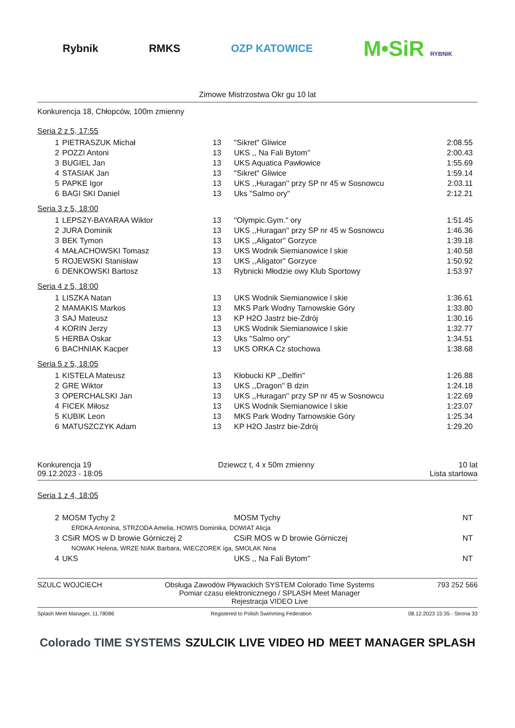Rybnik RMKS OZP KATOWICE M•SiR RYBNIK
Zimowe Mistrzostwa Okr gu 10 lat
Konkurencja 18, Chłopców, 100m zmienny
Seria 2 z 5, 17:55
| 1 | PIETRASZUK Michał | 13 | "Sikret" Gliwice | 2:08.55 |
| 2 | POZZI Antoni | 13 | UKS ,, Na Fali Bytom'' | 2:00.43 |
| 3 | BUGIEL Jan | 13 | UKS Aquatica Pawłowice | 1:55.69 |
| 4 | STASIAK Jan | 13 | "Sikret" Gliwice | 1:59.14 |
| 5 | PAPKE Igor | 13 | UKS ,,Huragan'' przy SP nr 45 w Sosnowcu | 2:03.11 |
| 6 | BAGI SKI Daniel | 13 | Uks "Salmo ory" | 2:12.21 |
Seria 3 z 5, 18:00
| 1 | LEPSZY-BAYARAA Wiktor | 13 | "Olympic.Gym." ory | 1:51.45 |
| 2 | JURA Dominik | 13 | UKS ,,Huragan'' przy SP nr 45 w Sosnowcu | 1:46.36 |
| 3 | BEK Tymon | 13 | UKS ,,Aligator'' Gorzyce | 1:39.18 |
| 4 | MAŁACHOWSKI Tomasz | 13 | UKS Wodnik Siemianowice l skie | 1:40.58 |
| 5 | ROJEWSKI Stanisław | 13 | UKS ,,Aligator'' Gorzyce | 1:50.92 |
| 6 | DENKOWSKI Bartosz | 13 | Rybnicki Młodzie owy Klub Sportowy | 1:53.97 |
Seria 4 z 5, 18:00
| 1 | LISZKA Natan | 13 | UKS Wodnik Siemianowice l skie | 1:36.61 |
| 2 | MAMAKIS Markos | 13 | MKS Park Wodny Tarnowskie Góry | 1:33.80 |
| 3 | SAJ Mateusz | 13 | KP H2O Jastrz bie-Zdrój | 1:30.16 |
| 4 | KORIN Jerzy | 13 | UKS Wodnik Siemianowice l skie | 1:32.77 |
| 5 | HERBA Oskar | 13 | Uks "Salmo ory" | 1:34.51 |
| 6 | BACHNIAK Kacper | 13 | UKS ORKA Cz stochowa | 1:38.68 |
Seria 5 z 5, 18:05
| 1 | KISTELA Mateusz | 13 | Kłobucki KP ,,Delfin'' | 1:26.88 |
| 2 | GRE Wiktor | 13 | UKS ,,Dragon'' B dzin | 1:24.18 |
| 3 | OPERCHALSKI Jan | 13 | UKS ,,Huragan'' przy SP nr 45 w Sosnowcu | 1:22.69 |
| 4 | FICEK Miłosz | 13 | UKS Wodnik Siemianowice l skie | 1:23.07 |
| 5 | KUBIK Leon | 13 | MKS Park Wodny Tarnowskie Góry | 1:25.34 |
| 6 | MATUSZCZYK Adam | 13 | KP H2O Jastrz bie-Zdrój | 1:29.20 |
Konkurencja 19
09.12.2023 - 18:05
Dziewcz t, 4 x 50m zmienny 10 lat
Lista startowa
Seria 1 z 4, 18:05
| 2 | MOSM Tychy 2 | MOSM Tychy | NT |
| ERDKA Antonina, STRZODA Amelia, HOWIS Dominika, DOWIAT Alicja | | | |
| 3 | CSiR MOS w D browie Górniczej 2 | CSiR MOS w D browie Górniczej | NT |
| NOWAK Helena, WRZE NIAK Barbara, WIECZOREK iga, SMOLAK Nina | | | |
| 4 | UKS | UKS ,, Na Fali Bytom'' | NT |
SZULC WOJCIECH Obsługa Zawodów Pływackich SYSTEM Colorado Time Systems
Pomiar czasu elektronicznego / SPLASH Meet Manager
Rejestracja VIDEO Live
793 252 566
Splash Meet Manager, 11.78086 Registered to Polish Swimming Federation 08.12.2023 15:35 - Strona 33
Colorado TIME SYSTEMS SZULCIK LIVE VIDEO HD MEET MANAGER SPLASH